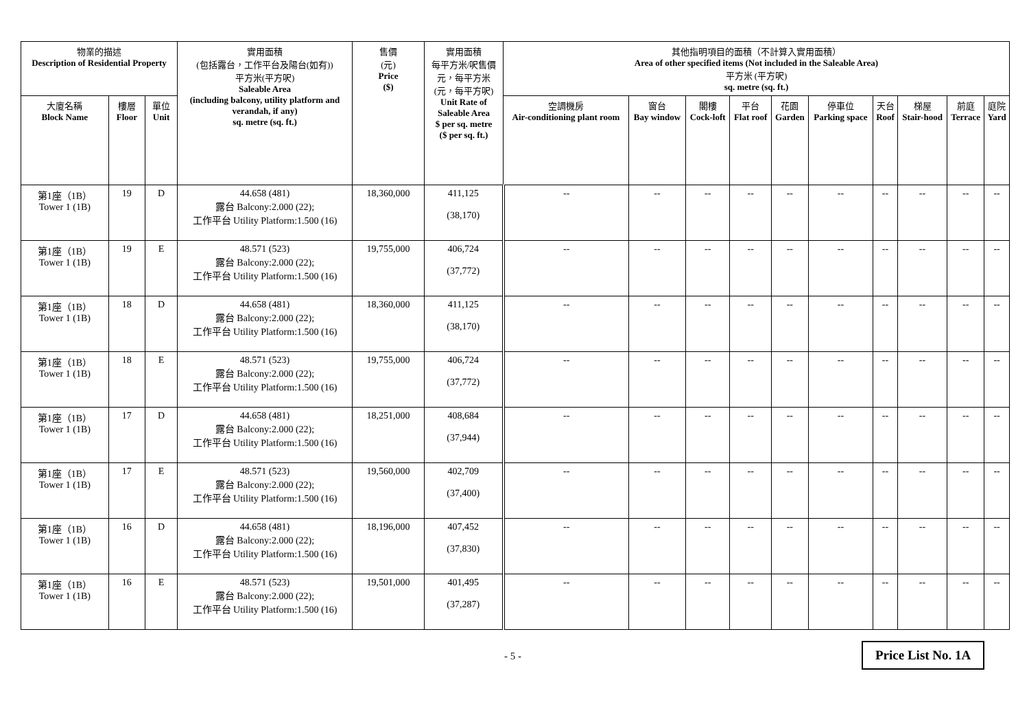| 物業的描述 Description of Residential Property | | | 實用面積 (包括露台，工作平台及陽台(如有)) 平方米(平方呎) Saleable Area (including balcony, utility platform and verandah, if any) sq. metre (sq. ft.) | 售價 (元) Price ($) | 實用面積 每平方米/呎售價 元，每平方米 (元，每平方呎) Unit Rate of Saleable Area $ per sq. metre ($ per sq. ft.) | 其他指明項目的面積（不計算入實用面積） Area of other specified items (Not included in the Saleable Area) 平方米 (平方呎) sq. metre (sq. ft.) | | | | | | | | | |
| --- | --- | --- | --- | --- | --- | --- | --- | --- | --- | --- | --- | --- | --- | --- | --- |
| 大廈名稱 Block Name | 樓層 Floor | 單位 Unit | | | | 空調機房 Air-conditioning plant room | 窗台 Bay window | 閣樓 Cock-loft | 平台 Flat roof | 花園 Garden | 停車位 Parking space | 天台 Roof | 梯屋 Stair-hood | 前庭 Terrace | 庭院 Yard |
| 第1座（1B） Tower 1 (1B) | 19 | D | 44.658 (481) 露台 Balcony:2.000 (22); 工作平台 Utility Platform:1.500 (16) | 18,360,000 | 411,125 (38,170) | -- | -- | -- | -- | -- | -- | -- | -- | -- | -- |
| 第1座（1B） Tower 1 (1B) | 19 | E | 48.571 (523) 露台 Balcony:2.000 (22); 工作平台 Utility Platform:1.500 (16) | 19,755,000 | 406,724 (37,772) | -- | -- | -- | -- | -- | -- | -- | -- | -- | -- |
| 第1座（1B） Tower 1 (1B) | 18 | D | 44.658 (481) 露台 Balcony:2.000 (22); 工作平台 Utility Platform:1.500 (16) | 18,360,000 | 411,125 (38,170) | -- | -- | -- | -- | -- | -- | -- | -- | -- | -- |
| 第1座（1B） Tower 1 (1B) | 18 | E | 48.571 (523) 露台 Balcony:2.000 (22); 工作平台 Utility Platform:1.500 (16) | 19,755,000 | 406,724 (37,772) | -- | -- | -- | -- | -- | -- | -- | -- | -- | -- |
| 第1座（1B） Tower 1 (1B) | 17 | D | 44.658 (481) 露台 Balcony:2.000 (22); 工作平台 Utility Platform:1.500 (16) | 18,251,000 | 408,684 (37,944) | -- | -- | -- | -- | -- | -- | -- | -- | -- | -- |
| 第1座（1B） Tower 1 (1B) | 17 | E | 48.571 (523) 露台 Balcony:2.000 (22); 工作平台 Utility Platform:1.500 (16) | 19,560,000 | 402,709 (37,400) | -- | -- | -- | -- | -- | -- | -- | -- | -- | -- |
| 第1座（1B） Tower 1 (1B) | 16 | D | 44.658 (481) 露台 Balcony:2.000 (22); 工作平台 Utility Platform:1.500 (16) | 18,196,000 | 407,452 (37,830) | -- | -- | -- | -- | -- | -- | -- | -- | -- | -- |
| 第1座（1B） Tower 1 (1B) | 16 | E | 48.571 (523) 露台 Balcony:2.000 (22); 工作平台 Utility Platform:1.500 (16) | 19,501,000 | 401,495 (37,287) | -- | -- | -- | -- | -- | -- | -- | -- | -- | -- |
- 5 -
Price List No. 1A